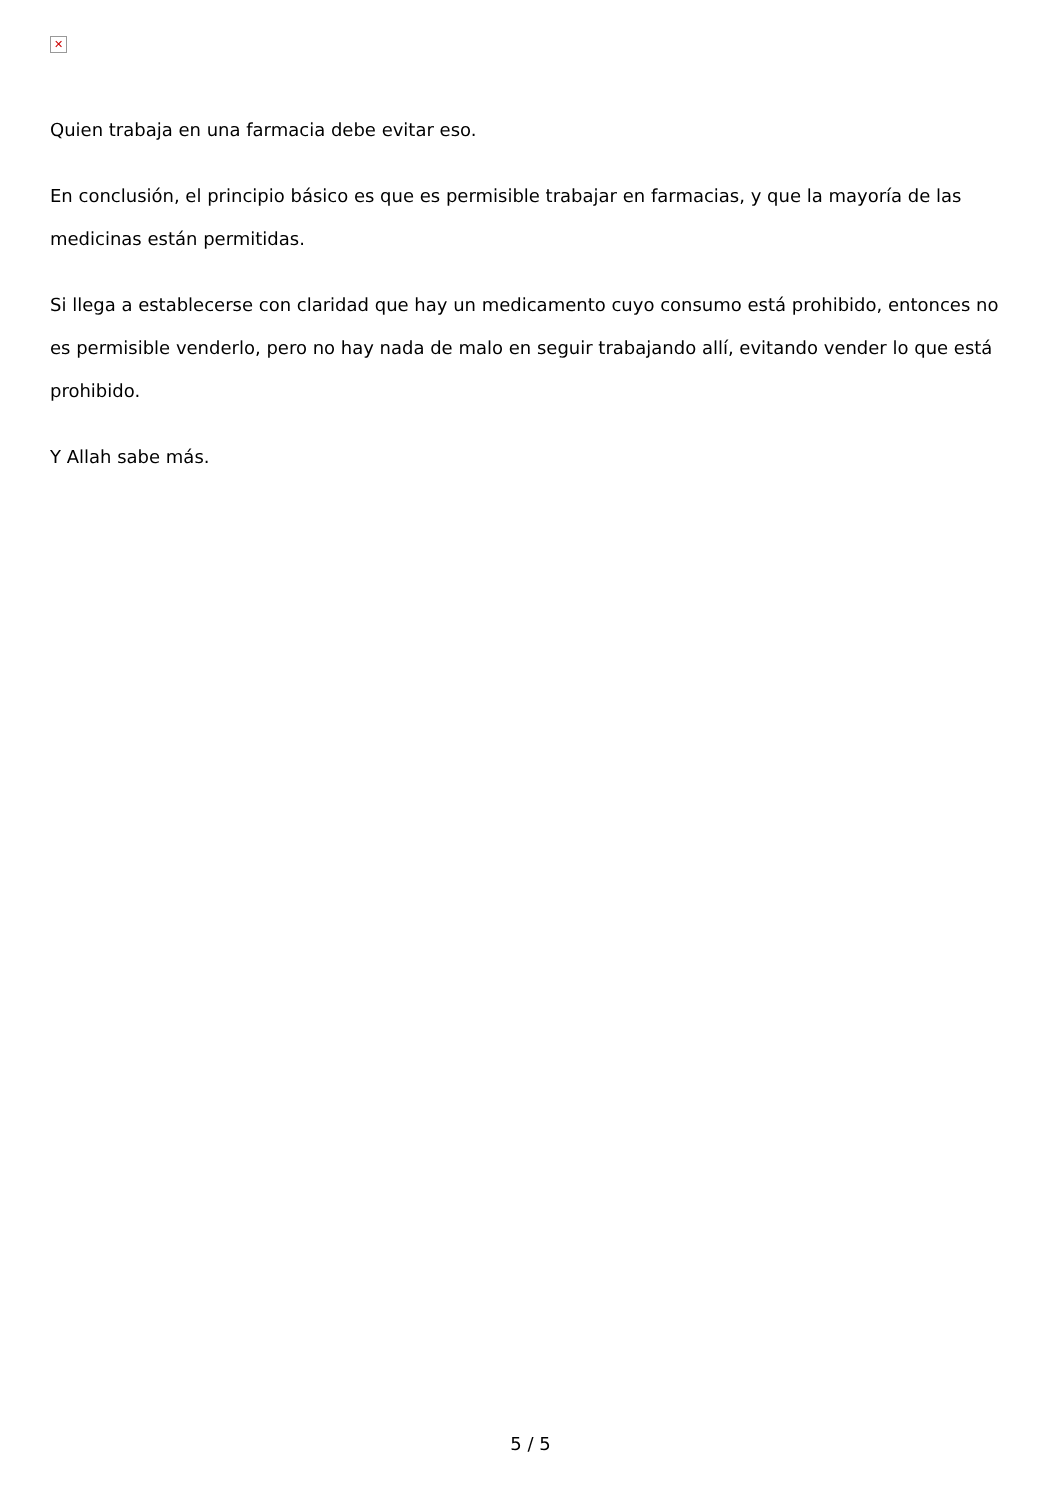✕
Quien trabaja en una farmacia debe evitar eso.
En conclusión, el principio básico es que es permisible trabajar en farmacias, y que la mayoría de las medicinas están permitidas.
Si llega a establecerse con claridad que hay un medicamento cuyo consumo está prohibido, entonces no es permisible venderlo, pero no hay nada de malo en seguir trabajando allí, evitando vender lo que está prohibido.
Y Allah sabe más.
5 / 5